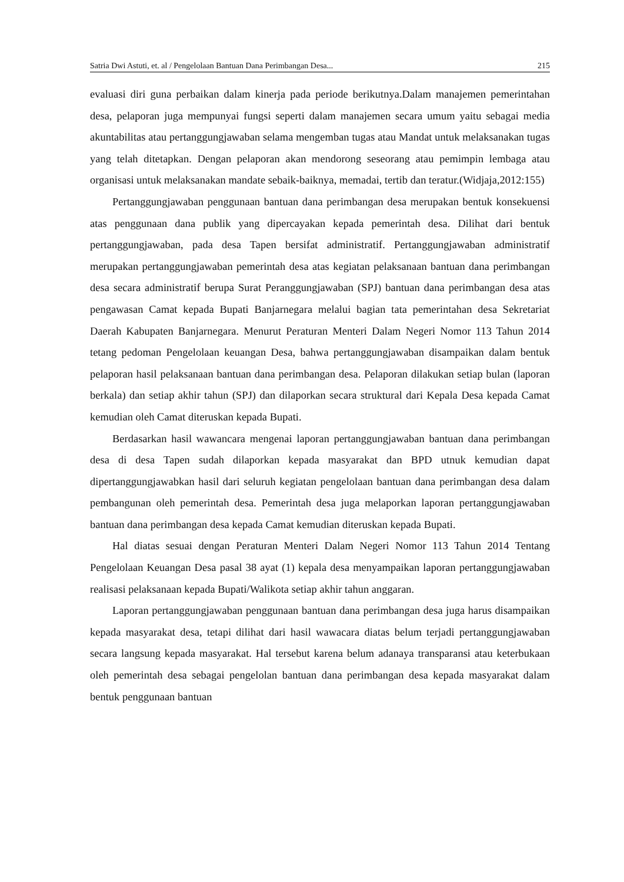Satria Dwi Astuti, et. al / Pengelolaan Bantuan Dana Perimbangan Desa... 215
evaluasi diri guna perbaikan dalam kinerja pada periode berikutnya.Dalam manajemen pemerintahan desa, pelaporan juga mempunyai fungsi seperti dalam manajemen secara umum yaitu sebagai media akuntabilitas atau pertanggungjawaban selama mengemban tugas atau Mandat untuk melaksanakan tugas yang telah ditetapkan. Dengan pelaporan akan mendorong seseorang atau pemimpin lembaga atau organisasi untuk melaksanakan mandate sebaik-baiknya, memadai, tertib dan teratur.(Widjaja,2012:155)
Pertanggungjawaban penggunaan bantuan dana perimbangan desa merupakan bentuk konsekuensi atas penggunaan dana publik yang dipercayakan kepada pemerintah desa. Dilihat dari bentuk pertanggungjawaban, pada desa Tapen bersifat administratif. Pertanggungjawaban administratif merupakan pertanggungjawaban pemerintah desa atas kegiatan pelaksanaan bantuan dana perimbangan desa secara administratif berupa Surat Peranggungjawaban (SPJ) bantuan dana perimbangan desa atas pengawasan Camat kepada Bupati Banjarnegara melalui bagian tata pemerintahan desa Sekretariat Daerah Kabupaten Banjarnegara. Menurut Peraturan Menteri Dalam Negeri Nomor 113 Tahun 2014 tetang pedoman Pengelolaan keuangan Desa, bahwa pertanggungjawaban disampaikan dalam bentuk pelaporan hasil pelaksanaan bantuan dana perimbangan desa. Pelaporan dilakukan setiap bulan (laporan berkala) dan setiap akhir tahun (SPJ) dan dilaporkan secara struktural dari Kepala Desa kepada Camat kemudian oleh Camat diteruskan kepada Bupati.
Berdasarkan hasil wawancara mengenai laporan pertanggungjawaban bantuan dana perimbangan desa di desa Tapen sudah dilaporkan kepada masyarakat dan BPD utnuk kemudian dapat dipertanggungjawabkan hasil dari seluruh kegiatan pengelolaan bantuan dana perimbangan desa dalam pembangunan oleh pemerintah desa. Pemerintah desa juga melaporkan laporan pertanggungjawaban bantuan dana perimbangan desa kepada Camat kemudian diteruskan kepada Bupati.
Hal diatas sesuai dengan Peraturan Menteri Dalam Negeri Nomor 113 Tahun 2014 Tentang Pengelolaan Keuangan Desa pasal 38 ayat (1) kepala desa menyampaikan laporan pertanggungjawaban realisasi pelaksanaan kepada Bupati/Walikota setiap akhir tahun anggaran.
Laporan pertanggungjawaban penggunaan bantuan dana perimbangan desa juga harus disampaikan kepada masyarakat desa, tetapi dilihat dari hasil wawacara diatas belum terjadi pertanggungjawaban secara langsung kepada masyarakat. Hal tersebut karena belum adanaya transparansi atau keterbukaan oleh pemerintah desa sebagai pengelolan bantuan dana perimbangan desa kepada masyarakat dalam bentuk penggunaan bantuan